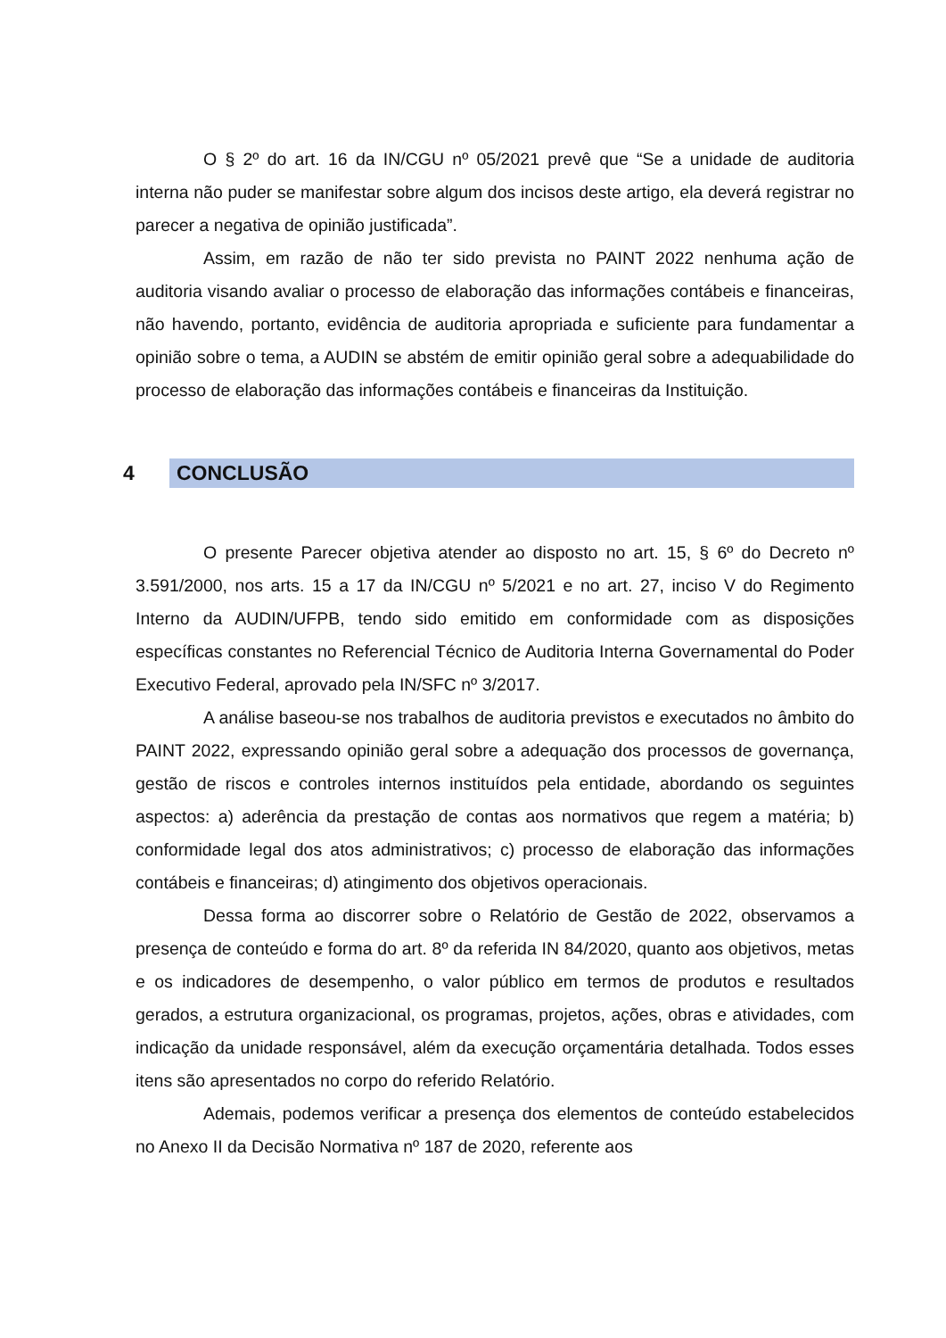O § 2º do art. 16 da IN/CGU nº 05/2021 prevê que “Se a unidade de auditoria interna não puder se manifestar sobre algum dos incisos deste artigo, ela deverá registrar no parecer a negativa de opinião justificada”.
Assim, em razão de não ter sido prevista no PAINT 2022 nenhuma ação de auditoria visando avaliar o processo de elaboração das informações contábeis e financeiras, não havendo, portanto, evidência de auditoria apropriada e suficiente para fundamentar a opinião sobre o tema, a AUDIN se abstém de emitir opinião geral sobre a adequabilidade do processo de elaboração das informações contábeis e financeiras da Instituição.
4 CONCLUSÃO
O presente Parecer objetiva atender ao disposto no art. 15, § 6º do Decreto nº 3.591/2000, nos arts. 15 a 17 da IN/CGU nº 5/2021 e no art. 27, inciso V do Regimento Interno da AUDIN/UFPB, tendo sido emitido em conformidade com as disposições específicas constantes no Referencial Técnico de Auditoria Interna Governamental do Poder Executivo Federal, aprovado pela IN/SFC nº 3/2017.
A análise baseou-se nos trabalhos de auditoria previstos e executados no âmbito do PAINT 2022, expressando opinião geral sobre a adequação dos processos de governança, gestão de riscos e controles internos instituídos pela entidade, abordando os seguintes aspectos: a) aderência da prestação de contas aos normativos que regem a matéria; b) conformidade legal dos atos administrativos; c) processo de elaboração das informações contábeis e financeiras; d) atingimento dos objetivos operacionais.
Dessa forma ao discorrer sobre o Relatório de Gestão de 2022, observamos a presença de conteúdo e forma do art. 8º da referida IN 84/2020, quanto aos objetivos, metas e os indicadores de desempenho, o valor público em termos de produtos e resultados gerados, a estrutura organizacional, os programas, projetos, ações, obras e atividades, com indicação da unidade responsável, além da execução orçamentária detalhada. Todos esses itens são apresentados no corpo do referido Relatório.
Ademais, podemos verificar a presença dos elementos de conteúdo estabelecidos no Anexo II da Decisão Normativa nº 187 de 2020, referente aos